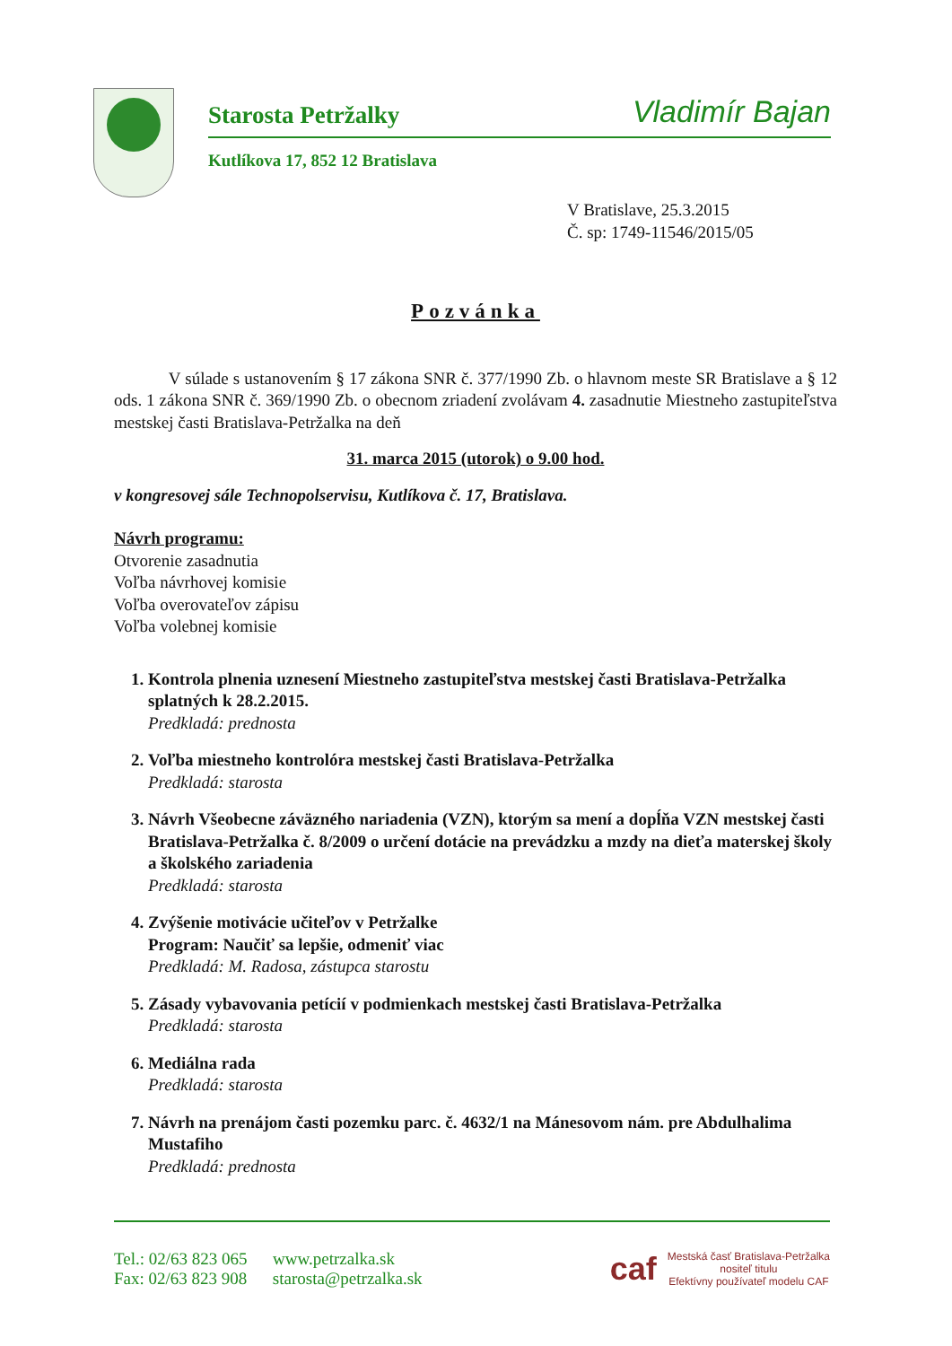Starosta Petržalky Vladimír Bajan
Kutlíkova 17, 852 12 Bratislava
V Bratislave, 25.3.2015
Č. sp: 1749-11546/2015/05
Pozvánka
V súlade s ustanovením § 17 zákona SNR č. 377/1990 Zb. o hlavnom meste SR Bratislave a § 12 ods. 1 zákona SNR č. 369/1990 Zb. o obecnom zriadení zvolávam 4. zasadnutie Miestneho zastupiteľstva mestskej časti Bratislava-Petržalka na deň
31. marca 2015 (utorok) o 9.00 hod.
v kongresovej sále Technopolservisu, Kutlíkova č. 17, Bratislava.
Návrh programu:
Otvorenie zasadnutia
Voľba návrhovej komisie
Voľba overovateľov zápisu
Voľba volebnej komisie
1. Kontrola plnenia uznesení Miestneho zastupiteľstva mestskej časti Bratislava-Petržalka splatných k 28.2.2015.
Predkladá: prednosta
2. Voľba miestneho kontrolóra mestskej časti Bratislava-Petržalka
Predkladá: starosta
3. Návrh Všeobecne záväzného nariadenia (VZN), ktorým sa mení a dopĺňa VZN mestskej časti Bratislava-Petržalka č. 8/2009 o určení dotácie na prevádzku a mzdy na dieťa materskej školy a školského zariadenia
Predkladá: starosta
4. Zvýšenie motivácie učiteľov v Petržalke
Program: Naučiť sa lepšie, odmeniť viac
Predkladá: M. Radosa, zástupca starostu
5. Zásady vybavovania petícií v podmienkach mestskej časti Bratislava-Petržalka
Predkladá: starosta
6. Mediálna rada
Predkladá: starosta
7. Návrh na prenájom časti pozemku parc. č. 4632/1 na Mánesovom nám. pre Abdulhalima Mustafiho
Predkladá: prednosta
Tel.: 02/63 823 065 www.petrzalka.sk
Fax: 02/63 823 908 starosta@petrzalka.sk
caf
Mestská časť Bratislava-Petržalka
nositeľ titulu
Efektívny používateľ modelu CAF